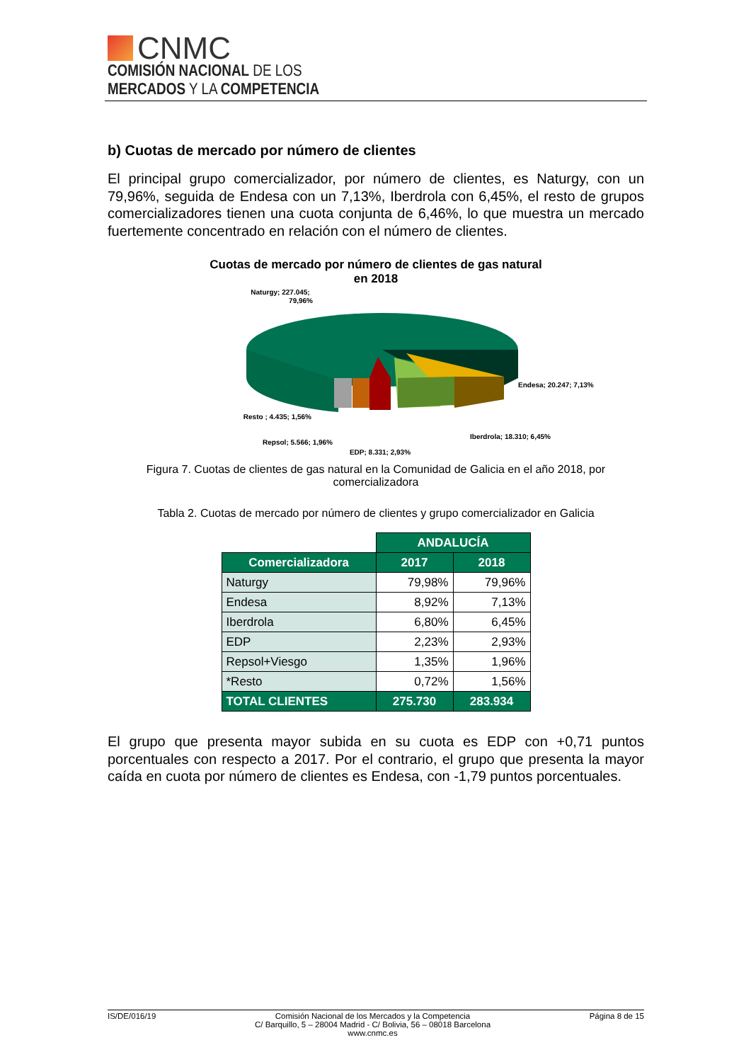CNMC
COMISIÓN NACIONAL DE LOS
MERCADOS Y LA COMPETENCIA
b) Cuotas de mercado por número de clientes
El principal grupo comercializador, por número de clientes, es Naturgy, con un 79,96%, seguida de Endesa con un 7,13%, Iberdrola con 6,45%, el resto de grupos comercializadores tienen una cuota conjunta de 6,46%, lo que muestra un mercado fuertemente concentrado en relación con el número de clientes.
Cuotas de mercado por número de clientes de gas natural
en 2018
Naturgy; 227.045;
79,96%
Endesa; 20.247; 7,13%
Iberdrola; 18.310; 6,45%
Resto ; 4.435; 1,56%
Repsol; 5.566; 1,96%
EDP; 8.331; 2,93%
Figura 7. Cuotas de clientes de gas natural en la Comunidad de Galicia en el año 2018, por comercializadora
Tabla 2. Cuotas de mercado por número de clientes y grupo comercializador en Galicia
| | ANDALUCÍA | |
| Comercializadora | 2017 | 2018 |
| Naturgy | 79,98% | 79,96% |
| Endesa | 8,92% | 7,13% |
| Iberdrola | 6,80% | 6,45% |
| EDP | 2,23% | 2,93% |
| Repsol+Viesgo | 1,35% | 1,96% |
| *Resto | 0,72% | 1,56% |
| TOTAL CLIENTES | 275.730 | 283.934 |
El grupo que presenta mayor subida en su cuota es EDP con +0,71 puntos porcentuales con respecto a 2017. Por el contrario, el grupo que presenta la mayor caída en cuota por número de clientes es Endesa, con -1,79 puntos porcentuales.
IS/DE/016/19 Comisión Nacional de los Mercados y la Competencia
C/ Barquillo, 5 – 28004 Madrid - C/ Bolivia, 56 – 08018 Barcelona
www.cnmc.es Página 8 de 15